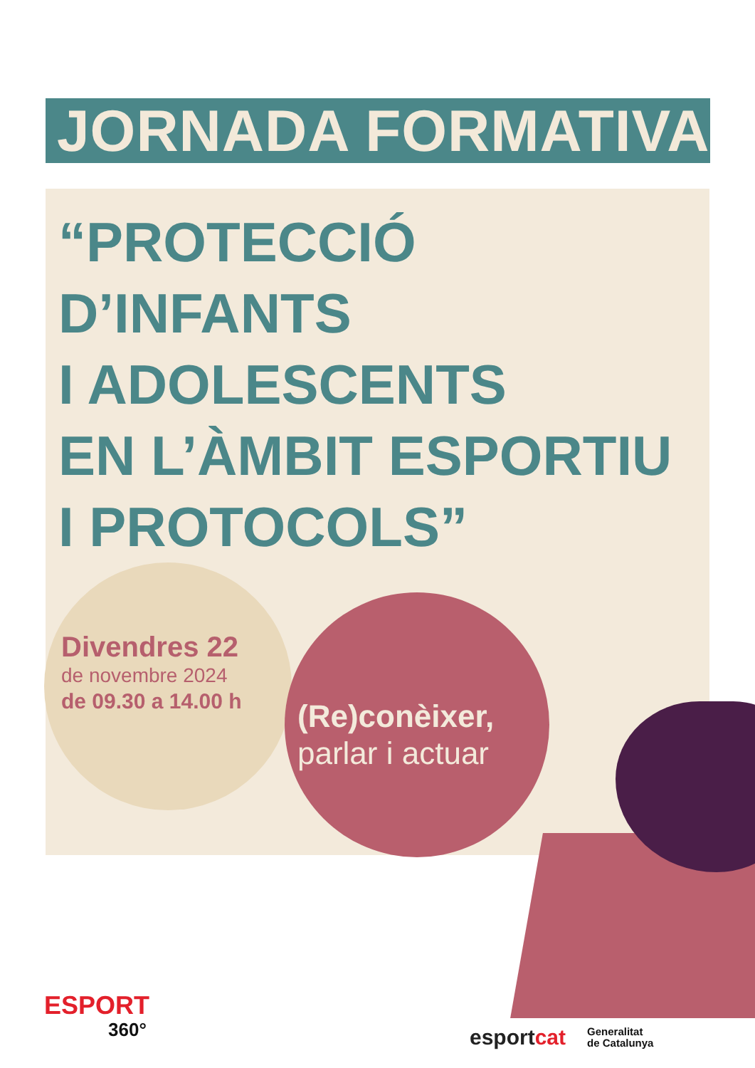JORNADA FORMATIVA
“PROTECCIÓ
D’INFANTS
I ADOLESCENTS
EN L’ÀMBIT ESPORTIU
I PROTOCOLS”
Divendres 22
de novembre 2024
de 09.30 a 14.00 h
(Re)conèixer,
parlar i actuar
ESPORT
360°
esportcat
Generalitat
de Catalunya